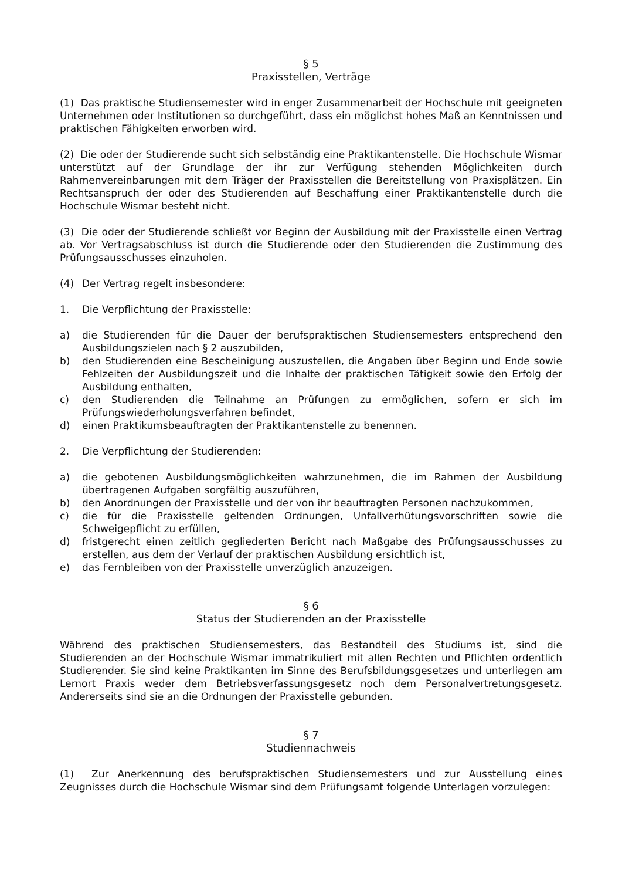§ 5
Praxisstellen, Verträge
(1) Das praktische Studiensemester wird in enger Zusammenarbeit der Hochschule mit geeigneten Unternehmen oder Institutionen so durchgeführt, dass ein möglichst hohes Maß an Kenntnissen und praktischen Fähigkeiten erworben wird.
(2) Die oder der Studierende sucht sich selbständig eine Praktikantenstelle. Die Hochschule Wismar unterstützt auf der Grundlage der ihr zur Verfügung stehenden Möglichkeiten durch Rahmenvereinbarungen mit dem Träger der Praxisstellen die Bereitstellung von Praxisplätzen. Ein Rechtsanspruch der oder des Studierenden auf Beschaffung einer Praktikantenstelle durch die Hochschule Wismar besteht nicht.
(3) Die oder der Studierende schließt vor Beginn der Ausbildung mit der Praxisstelle einen Vertrag ab. Vor Vertragsabschluss ist durch die Studierende oder den Studierenden die Zustimmung des Prüfungsausschusses einzuholen.
(4) Der Vertrag regelt insbesondere:
1. Die Verpflichtung der Praxisstelle:
a) die Studierenden für die Dauer der berufspraktischen Studiensemesters entsprechend den Ausbildungszielen nach § 2 auszubilden,
b) den Studierenden eine Bescheinigung auszustellen, die Angaben über Beginn und Ende sowie Fehlzeiten der Ausbildungszeit und die Inhalte der praktischen Tätigkeit sowie den Erfolg der Ausbildung enthalten,
c) den Studierenden die Teilnahme an Prüfungen zu ermöglichen, sofern er sich im Prüfungswiederholungsverfahren befindet,
d) einen Praktikumsbeauftragten der Praktikantenstelle zu benennen.
2. Die Verpflichtung der Studierenden:
a) die gebotenen Ausbildungsmöglichkeiten wahrzunehmen, die im Rahmen der Ausbildung übertragenen Aufgaben sorgfältig auszuführen,
b) den Anordnungen der Praxisstelle und der von ihr beauftragten Personen nachzukommen,
c) die für die Praxisstelle geltenden Ordnungen, Unfallverhütungsvorschriften sowie die Schweigepflicht zu erfüllen,
d) fristgerecht einen zeitlich gegliederten Bericht nach Maßgabe des Prüfungsausschusses zu erstellen, aus dem der Verlauf der praktischen Ausbildung ersichtlich ist,
e) das Fernbleiben von der Praxisstelle unverzüglich anzuzeigen.
§ 6
Status der Studierenden an der Praxisstelle
Während des praktischen Studiensemesters, das Bestandteil des Studiums ist, sind die Studierenden an der Hochschule Wismar immatrikuliert mit allen Rechten und Pflichten ordentlich Studierender. Sie sind keine Praktikanten im Sinne des Berufsbildungsgesetzes und unterliegen am Lernort Praxis weder dem Betriebsverfassungsgesetz noch dem Personalvertretungsgesetz. Andererseits sind sie an die Ordnungen der Praxisstelle gebunden.
§ 7
Studiennachweis
(1) Zur Anerkennung des berufspraktischen Studiensemesters und zur Ausstellung eines Zeugnisses durch die Hochschule Wismar sind dem Prüfungsamt folgende Unterlagen vorzulegen: